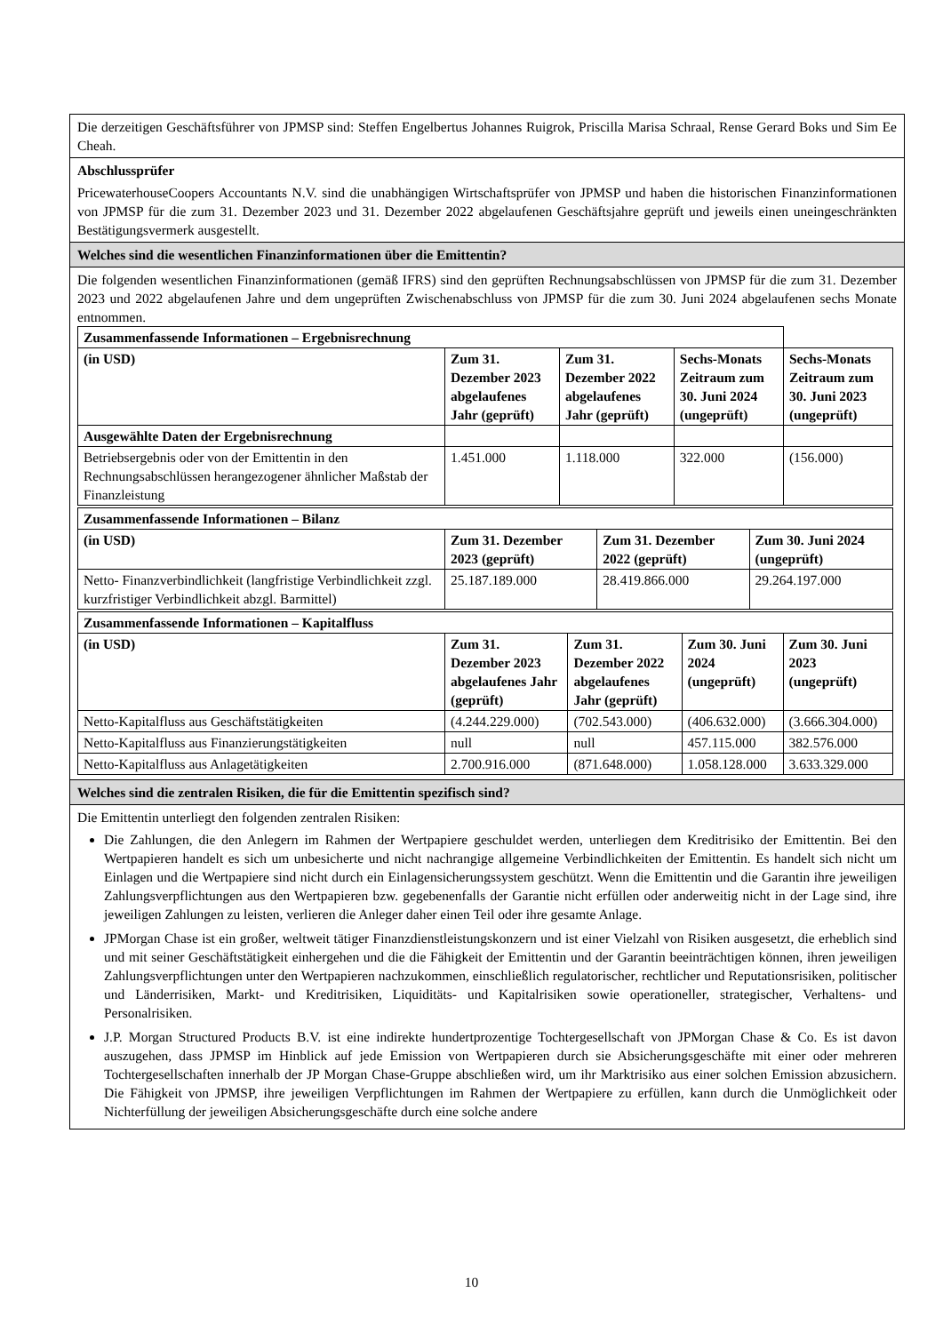| Die derzeitigen Geschäftsführer von JPMSP sind: Steffen Engelbertus Johannes Ruigrok, Priscilla Marisa Schraal, Rense Gerard Boks und Sim Ee Cheah. |
| Abschlussprüfer PricewaterhouseCoopers Accountants N.V. sind die unabhängigen Wirtschaftsprüfer von JPMSP und haben die historischen Finanzinformationen von JPMSP für die zum 31. Dezember 2023 und 31. Dezember 2022 abgelaufenen Geschäftsjahre geprüft und jeweils einen uneingeschränkten Bestätigungsvermerk ausgestellt. |
| Welches sind die wesentlichen Finanzinformationen über die Emittentin? |
| Die folgenden wesentlichen Finanzinformationen (gemäß IFRS) sind den geprüften Rechnungsabschlüssen von JPMSP für die zum 31. Dezember 2023 und 2022 abgelaufenen Jahre und dem ungeprüften Zwischenabschluss von JPMSP für die zum 30. Juni 2024 abgelaufenen sechs Monate entnommen. / Zusammenfassende Informationen – Ergebnisrechnung / / / / / / (in USD) / Zum 31. Dezember 2023 abgelaufenes Jahr (geprüft) / Zum 31. Dezember 2022 abgelaufenes Jahr (geprüft) / Sechs-Monats Zeitraum zum 30. Juni 2024 (ungeprüft) / Sechs-Monats Zeitraum zum 30. Juni 2023 (ungeprüft) / / Ausgewählte Daten der Ergebnisrechnung / / / / / / Betriebsergebnis oder von der Emittentin in den Rechnungsabschlüssen herangezogener ähnlicher Maßstab der Finanzleistung / 1.451.000 / 1.118.000 / 322.000 / (156.000) / / Zusammenfassende Informationen – Bilanz / / / / / (in USD) / Zum 31. Dezember 2023 (geprüft) / Zum 31. Dezember 2022 (geprüft) / Zum 30. Juni 2024 (ungeprüft) / / Netto- Finanzverbindlichkeit (langfristige Verbindlichkeit zzgl. kurzfristiger Verbindlichkeit abzgl. Barmittel) / 25.187.189.000 / 28.419.866.000 / 29.264.197.000 / / Zusammenfassende Informationen – Kapitalfluss / / / / / / (in USD) / Zum 31. Dezember 2023 abgelaufenes Jahr (geprüft) / Zum 31. Dezember 2022 abgelaufenes Jahr (geprüft) / Zum 30. Juni 2024 (ungeprüft) / Zum 30. Juni 2023 (ungeprüft) / / Netto-Kapitalfluss aus Geschäftstätigkeiten / (4.244.229.000) / (702.543.000) / (406.632.000) / (3.666.304.000) / / Netto-Kapitalfluss aus Finanzierungstätigkeiten / null / null / 457.115.000 / 382.576.000 / / Netto-Kapitalfluss aus Anlagetätigkeiten / 2.700.916.000 / (871.648.000) / 1.058.128.000 / 3.633.329.000 / |
| Welches sind die zentralen Risiken, die für die Emittentin spezifisch sind? |
| Die Emittentin unterliegt den folgenden zentralen Risiken: Die Zahlungen, die den Anlegern im Rahmen der Wertpapiere geschuldet werden, unterliegen dem Kreditrisiko der Emittentin. Bei den Wertpapieren handelt es sich um unbesicherte und nicht nachrangige allgemeine Verbindlichkeiten der Emittentin. Es handelt sich nicht um Einlagen und die Wertpapiere sind nicht durch ein Einlagensicherungssystem geschützt. Wenn die Emittentin und die Garantin ihre jeweiligen Zahlungsverpflichtungen aus den Wertpapieren bzw. gegebenenfalls der Garantie nicht erfüllen oder anderweitig nicht in der Lage sind, ihre jeweiligen Zahlungen zu leisten, verlieren die Anleger daher einen Teil oder ihre gesamte Anlage. JPMorgan Chase ist ein großer, weltweit tätiger Finanzdienstleistungskonzern und ist einer Vielzahl von Risiken ausgesetzt, die erheblich sind und mit seiner Geschäftstätigkeit einhergehen und die die Fähigkeit der Emittentin und der Garantin beeinträchtigen können, ihren jeweiligen Zahlungsverpflichtungen unter den Wertpapieren nachzukommen, einschließlich regulatorischer, rechtlicher und Reputationsrisiken, politischer und Länderrisiken, Markt- und Kreditrisiken, Liquiditäts- und Kapitalrisiken sowie operationeller, strategischer, Verhaltens- und Personalrisiken. J.P. Morgan Structured Products B.V. ist eine indirekte hundertprozentige Tochtergesellschaft von JPMorgan Chase & Co. Es ist davon auszugehen, dass JPMSP im Hinblick auf jede Emission von Wertpapieren durch sie Absicherungsgeschäfte mit einer oder mehreren Tochtergesellschaften innerhalb der JP Morgan Chase-Gruppe abschließen wird, um ihr Marktrisiko aus einer solchen Emission abzusichern. Die Fähigkeit von JPMSP, ihre jeweiligen Verpflichtungen im Rahmen der Wertpapiere zu erfüllen, kann durch die Unmöglichkeit oder Nichterfüllung der jeweiligen Absicherungsgeschäfte durch eine solche andere |
10